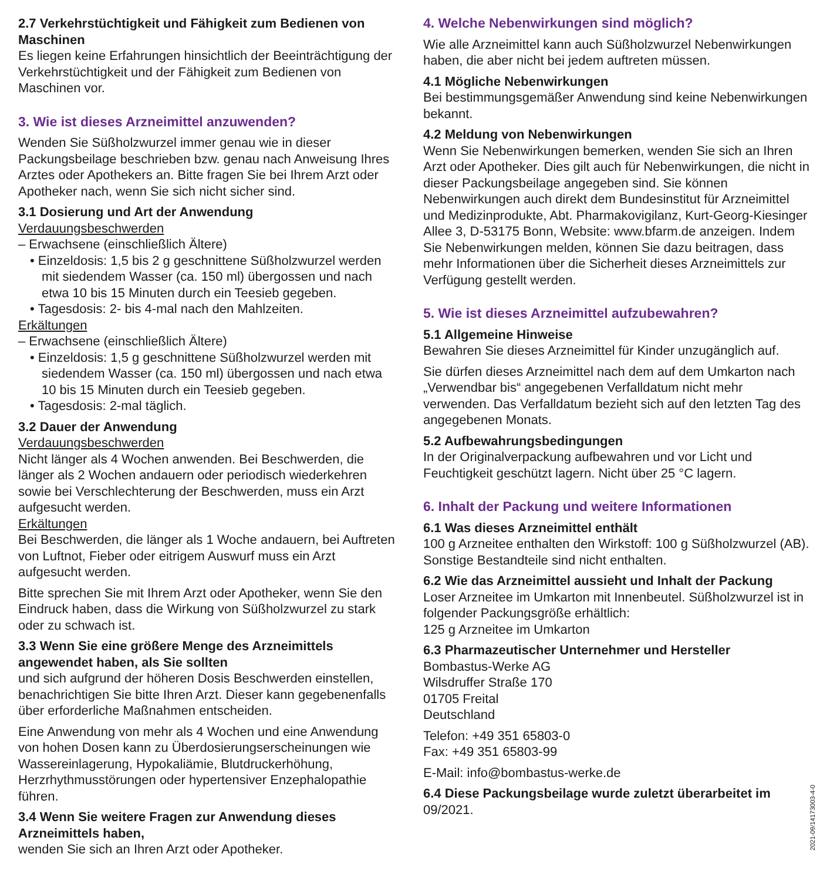2.7 Verkehrstüchtigkeit und Fähigkeit zum Bedienen von Maschinen
Es liegen keine Erfahrungen hinsichtlich der Beeinträchtigung der Verkehrstüchtigkeit und der Fähigkeit zum Bedienen von Maschinen vor.
3. Wie ist dieses Arzneimittel anzuwenden?
Wenden Sie Süßholzwurzel immer genau wie in dieser Packungsbeilage beschrieben bzw. genau nach Anweisung Ihres Arztes oder Apothekers an. Bitte fragen Sie bei Ihrem Arzt oder Apotheker nach, wenn Sie sich nicht sicher sind.
3.1 Dosierung und Art der Anwendung
Verdauungsbeschwerden
– Erwachsene (einschließlich Ältere)
• Einzeldosis: 1,5 bis 2 g geschnittene Süßholzwurzel werden mit siedendem Wasser (ca. 150 ml) übergossen und nach etwa 10 bis 15 Minuten durch ein Teesieb gegeben.
• Tagesdosis: 2- bis 4-mal nach den Mahlzeiten.
Erkältungen
– Erwachsene (einschließlich Ältere)
• Einzeldosis: 1,5 g geschnittene Süßholzwurzel werden mit siedendem Wasser (ca. 150 ml) übergossen und nach etwa 10 bis 15 Minuten durch ein Teesieb gegeben.
• Tagesdosis: 2-mal täglich.
3.2 Dauer der Anwendung
Verdauungsbeschwerden
Nicht länger als 4 Wochen anwenden. Bei Beschwerden, die länger als 2 Wochen andauern oder periodisch wiederkehren sowie bei Verschlechterung der Beschwerden, muss ein Arzt aufgesucht werden.
Erkältungen
Bei Beschwerden, die länger als 1 Woche andauern, bei Auftreten von Luftnot, Fieber oder eitrigem Auswurf muss ein Arzt aufgesucht werden.
Bitte sprechen Sie mit Ihrem Arzt oder Apotheker, wenn Sie den Eindruck haben, dass die Wirkung von Süßholzwurzel zu stark oder zu schwach ist.
3.3 Wenn Sie eine größere Menge des Arzneimittels angewendet haben, als Sie sollten
und sich aufgrund der höheren Dosis Beschwerden einstellen, benachrichtigen Sie bitte Ihren Arzt. Dieser kann gegebenenfalls über erforderliche Maßnahmen entscheiden.
Eine Anwendung von mehr als 4 Wochen und eine Anwendung von hohen Dosen kann zu Überdosierungserscheinungen wie Wassereinlagerung, Hypokaliämie, Blutdruckerhöhung, Herzrhythmusstörungen oder hypertensiver Enzephalopathie führen.
3.4 Wenn Sie weitere Fragen zur Anwendung dieses Arzneimittels haben,
wenden Sie sich an Ihren Arzt oder Apotheker.
4. Welche Nebenwirkungen sind möglich?
Wie alle Arzneimittel kann auch Süßholzwurzel Nebenwirkungen haben, die aber nicht bei jedem auftreten müssen.
4.1 Mögliche Nebenwirkungen
Bei bestimmungsgemäßer Anwendung sind keine Nebenwirkungen bekannt.
4.2 Meldung von Nebenwirkungen
Wenn Sie Nebenwirkungen bemerken, wenden Sie sich an Ihren Arzt oder Apotheker. Dies gilt auch für Nebenwirkungen, die nicht in dieser Packungsbeilage angegeben sind. Sie können Nebenwirkungen auch direkt dem Bundesinstitut für Arzneimittel und Medizinprodukte, Abt. Pharmakovigilanz, Kurt-Georg-Kiesinger Allee 3, D-53175 Bonn, Website: www.bfarm.de anzeigen. Indem Sie Nebenwirkungen melden, können Sie dazu beitragen, dass mehr Informationen über die Sicherheit dieses Arzneimittels zur Verfügung gestellt werden.
5. Wie ist dieses Arzneimittel aufzubewahren?
5.1 Allgemeine Hinweise
Bewahren Sie dieses Arzneimittel für Kinder unzugänglich auf.
Sie dürfen dieses Arzneimittel nach dem auf dem Umkarton nach „Verwendbar bis“ angegebenen Verfalldatum nicht mehr verwenden. Das Verfalldatum bezieht sich auf den letzten Tag des angegebenen Monats.
5.2 Aufbewahrungsbedingungen
In der Originalverpackung aufbewahren und vor Licht und Feuchtigkeit geschützt lagern. Nicht über 25 °C lagern.
6. Inhalt der Packung und weitere Informationen
6.1 Was dieses Arzneimittel enthält
100 g Arzneitee enthalten den Wirkstoff: 100 g Süßholzwurzel (AB). Sonstige Bestandteile sind nicht enthalten.
6.2 Wie das Arzneimittel aussieht und Inhalt der Packung
Loser Arzneitee im Umkarton mit Innenbeutel. Süßholzwurzel ist in folgender Packungsgröße erhältlich:
125 g Arzneitee im Umkarton
6.3 Pharmazeutischer Unternehmer und Hersteller
Bombastus-Werke AG
Wilsdruffer Straße 170
01705 Freital
Deutschland
Telefon: +49 351 65803-0
Fax: +49 351 65803-99
E-Mail: info@bombastus-werke.de
6.4 Diese Packungsbeilage wurde zuletzt überarbeitet im
09/2021.
2021-09/14173003-4-0